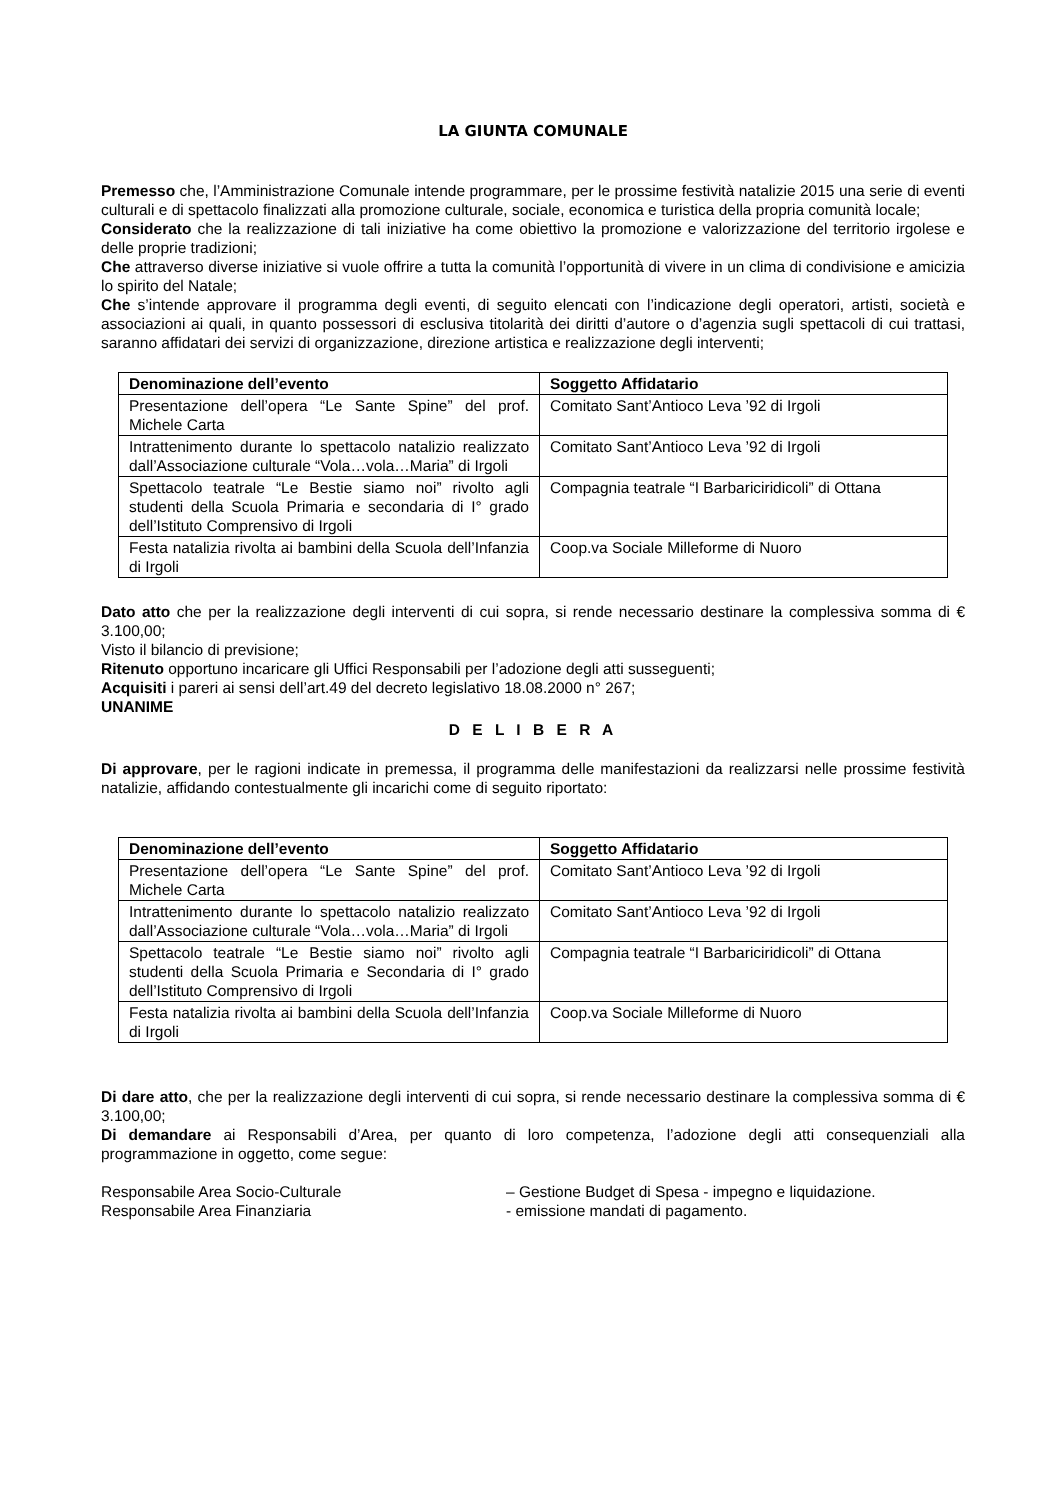LA GIUNTA COMUNALE
Premesso che, l’Amministrazione Comunale intende programmare, per le prossime festività natalizie 2015 una serie di eventi culturali e di spettacolo finalizzati alla promozione culturale, sociale, economica e turistica della propria comunità locale;
Considerato che la realizzazione di tali iniziative ha come obiettivo la promozione e valorizzazione del territorio irgolese e delle proprie tradizioni;
Che attraverso diverse iniziative si vuole offrire a tutta la comunità l’opportunità di vivere in un clima di condivisione e amicizia lo spirito del Natale;
Che s’intende approvare il programma degli eventi, di seguito elencati con l’indicazione degli operatori, artisti, società e associazioni ai quali, in quanto possessori di esclusiva titolarità dei diritti d’autore o d’agenzia sugli spettacoli di cui trattasi, saranno affidatari dei servizi di organizzazione, direzione artistica e realizzazione degli interventi;
| Denominazione dell’evento | Soggetto Affidatario |
| --- | --- |
| Presentazione dell’opera “Le Sante Spine” del prof. Michele Carta | Comitato Sant’Antioco Leva ’92 di Irgoli |
| Intrattenimento durante lo spettacolo natalizio realizzato dall’Associazione culturale “Vola…vola…Maria” di Irgoli | Comitato Sant’Antioco Leva ’92 di Irgoli |
| Spettacolo teatrale “Le Bestie siamo noi” rivolto agli studenti della Scuola Primaria e secondaria di I° grado dell’Istituto Comprensivo di Irgoli | Compagnia teatrale “I Barbariciridicoli” di Ottana |
| Festa natalizia rivolta ai bambini della Scuola dell’Infanzia di Irgoli | Coop.va Sociale Milleforme di Nuoro |
Dato atto che per la realizzazione degli interventi di cui sopra, si rende necessario destinare la complessiva somma di € 3.100,00;
Visto il bilancio di previsione;
Ritenuto opportuno incaricare gli Uffici Responsabili per l’adozione degli atti susseguenti;
Acquisiti i pareri ai sensi dell’art.49 del decreto legislativo 18.08.2000 n° 267;
UNANIME
D E L I B E R A
Di approvare, per le ragioni indicate in premessa, il programma delle manifestazioni da realizzarsi nelle prossime festività natalizie, affidando contestualmente gli incarichi come di seguito riportato:
| Denominazione dell’evento | Soggetto Affidatario |
| --- | --- |
| Presentazione dell’opera “Le Sante Spine” del prof. Michele Carta | Comitato Sant’Antioco Leva ’92 di Irgoli |
| Intrattenimento durante lo spettacolo natalizio realizzato dall’Associazione culturale “Vola…vola…Maria” di Irgoli | Comitato Sant’Antioco Leva ’92 di Irgoli |
| Spettacolo teatrale “Le Bestie siamo noi” rivolto agli studenti della Scuola Primaria e Secondaria di I° grado dell’Istituto Comprensivo di Irgoli | Compagnia teatrale “I Barbariciridicoli” di Ottana |
| Festa natalizia rivolta ai bambini della Scuola dell’Infanzia di Irgoli | Coop.va Sociale Milleforme di Nuoro |
Di dare atto, che per la realizzazione degli interventi di cui sopra, si rende necessario destinare la complessiva somma di € 3.100,00;
Di demandare ai Responsabili d’Area, per quanto di loro competenza, l’adozione degli atti consequenziali alla programmazione in oggetto, come segue:
Responsabile Area Socio-Culturale – Gestione Budget di Spesa - impegno e liquidazione.
Responsabile Area Finanziaria - emissione mandati di pagamento.